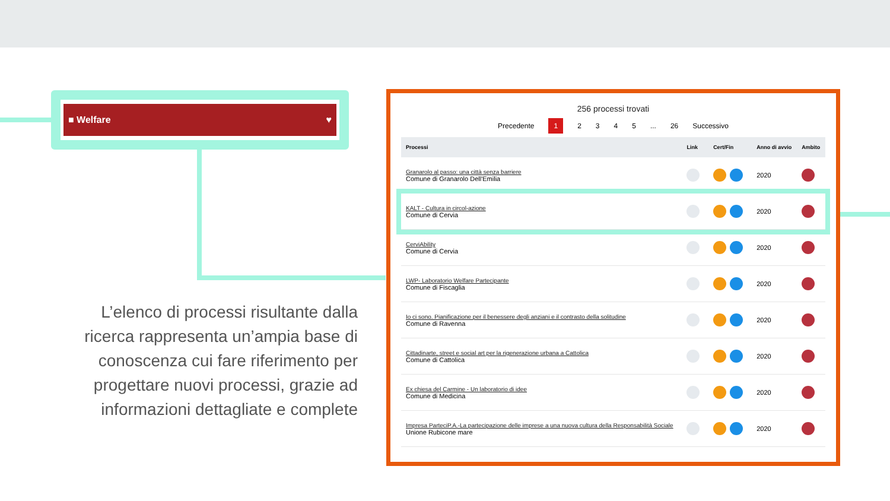■ Welfare ♥
L’elenco di processi risultante dalla ricerca rappresenta un’ampia base di conoscenza cui fare riferimento per progettare nuovi processi, grazie ad informazioni dettagliate e complete
256 processi trovati
Precedente 1 2345... 26 Successivo
| Processi | Link | Cert/Fin | Anno di avvio | Ambito |
| --- | --- | --- | --- | --- |
| Granarolo al passo: una città senza barriere Comune di Granarolo Dell'Emilia | | | 2020 | |
| KALT - Cultura in circol-azione Comune di Cervia | | | 2020 | |
| CerviAbility Comune di Cervia | | | 2020 | |
| LWP- Laboratorio Welfare Partecipante Comune di Fiscaglia | | | 2020 | |
| Io ci sono. Pianificazione per il benessere degli anziani e il contrasto della solitudine Comune di Ravenna | | | 2020 | |
| Cittadinarte, street e social art per la rigenerazione urbana a Cattolica Comune di Cattolica | | | 2020 | |
| Ex chiesa del Carmine - Un laboratorio di idee Comune di Medicina | | | 2020 | |
| Impresa ParteciP.A.-La partecipazione delle imprese a una nuova cultura della Responsabilità Sociale Unione Rubicone mare | | | 2020 | |